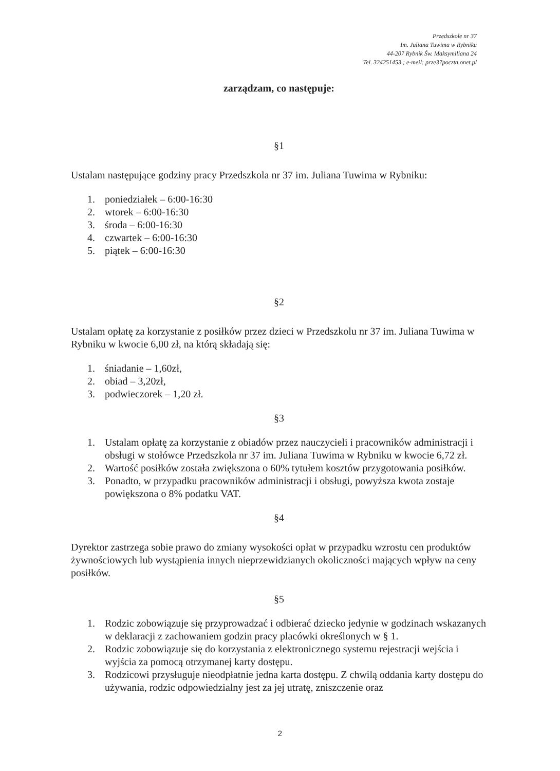Przedszkole nr 37
Im. Juliana Tuwima w Rybniku
44-207 Rybnik Św. Maksymiliana 24
Tel. 324251453 ; e-meil: prze37poczta.onet.pl
zarządzam, co następuje:
§1
Ustalam następujące godziny pracy Przedszkola nr 37 im. Juliana Tuwima w Rybniku:
1. poniedziałek – 6:00-16:30
2. wtorek – 6:00-16:30
3. środa – 6:00-16:30
4. czwartek – 6:00-16:30
5. piątek – 6:00-16:30
§2
Ustalam opłatę za korzystanie z posiłków przez dzieci w Przedszkolu nr 37 im. Juliana Tuwima w Rybniku w kwocie 6,00 zł, na którą składają się:
1. śniadanie – 1,60zł,
2. obiad – 3,20zł,
3. podwieczorek – 1,20 zł.
§3
1. Ustalam opłatę za korzystanie z obiadów przez nauczycieli i pracowników administracji i obsługi w stołówce Przedszkola nr 37 im. Juliana Tuwima w Rybniku w kwocie 6,72 zł.
2. Wartość posiłków została zwiększona o 60% tytułem kosztów przygotowania posiłków.
3. Ponadto, w przypadku pracowników administracji i obsługi, powyższa kwota zostaje powiększona o 8% podatku VAT.
§4
Dyrektor zastrzega sobie prawo do zmiany wysokości opłat w przypadku wzrostu cen produktów żywnościowych lub wystąpienia innych nieprzewidzianych okoliczności mających wpływ na ceny posiłków.
§5
1. Rodzic zobowiązuje się przyprowadzać i odbierać dziecko jedynie w godzinach wskazanych w deklaracji z zachowaniem godzin pracy placówki określonych w § 1.
2. Rodzic zobowiązuje się do korzystania z elektronicznego systemu rejestracji wejścia i wyjścia za pomocą otrzymanej karty dostępu.
3. Rodzicowi przysługuje nieodpłatnie jedna karta dostępu. Z chwilą oddania karty dostępu do używania, rodzic odpowiedzialny jest za jej utratę, zniszczenie oraz
2